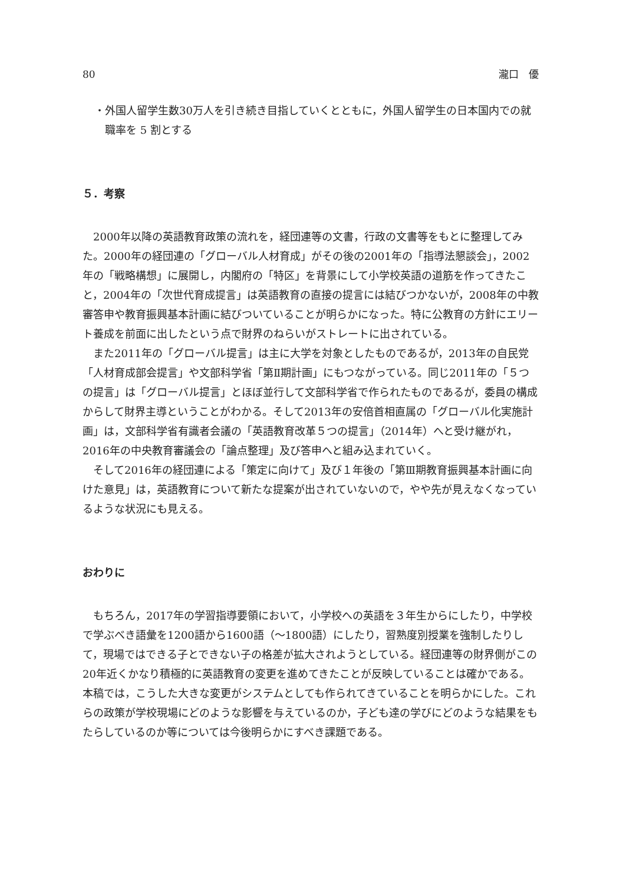80 瀧口　優
・外国人留学生数30万人を引き続き目指していくとともに，外国人留学生の日本国内での就職率を 5 割とする
５．考察
2000年以降の英語教育政策の流れを，経団連等の文書，行政の文書等をもとに整理してみた。2000年の経団連の「グローバル人材育成」がその後の2001年の「指導法懇談会」，2002年の「戦略構想」に展開し，内閣府の「特区」を背景にして小学校英語の道筋を作ってきたこと，2004年の「次世代育成提言」は英語教育の直接の提言には結びつかないが，2008年の中教審答申や教育振興基本計画に結びついていることが明らかになった。特に公教育の方針にエリート養成を前面に出したという点で財界のねらいがストレートに出されている。
また2011年の「グローバル提言」は主に大学を対象としたものであるが，2013年の自民党「人材育成部会提言」や文部科学省「第Ⅱ期計画」にもつながっている。同じ2011年の「５つの提言」は「グローバル提言」とほぼ並行して文部科学省で作られたものであるが，委員の構成からして財界主導ということがわかる。そして2013年の安倍首相直属の「グローバル化実施計画」は，文部科学省有識者会議の「英語教育改革５つの提言」（2014年）へと受け継がれ，2016年の中央教育審議会の「論点整理」及び答申へと組み込まれていく。
そして2016年の経団連による「策定に向けて」及び１年後の「第Ⅲ期教育振興基本計画に向けた意見」は，英語教育について新たな提案が出されていないので，やや先が見えなくなっているような状況にも見える。
おわりに
もちろん，2017年の学習指導要領において，小学校への英語を３年生からにしたり，中学校で学ぶべき語彙を1200語から1600語（～1800語）にしたり，習熟度別授業を強制したりして，現場ではできる子とできない子の格差が拡大されようとしている。経団連等の財界側がこの20年近くかなり積極的に英語教育の変更を進めてきたことが反映していることは確かである。本稿では，こうした大きな変更がシステムとしても作られてきていることを明らかにした。これらの政策が学校現場にどのような影響を与えているのか，子ども達の学びにどのような結果をもたらしているのか等については今後明らかにすべき課題である。